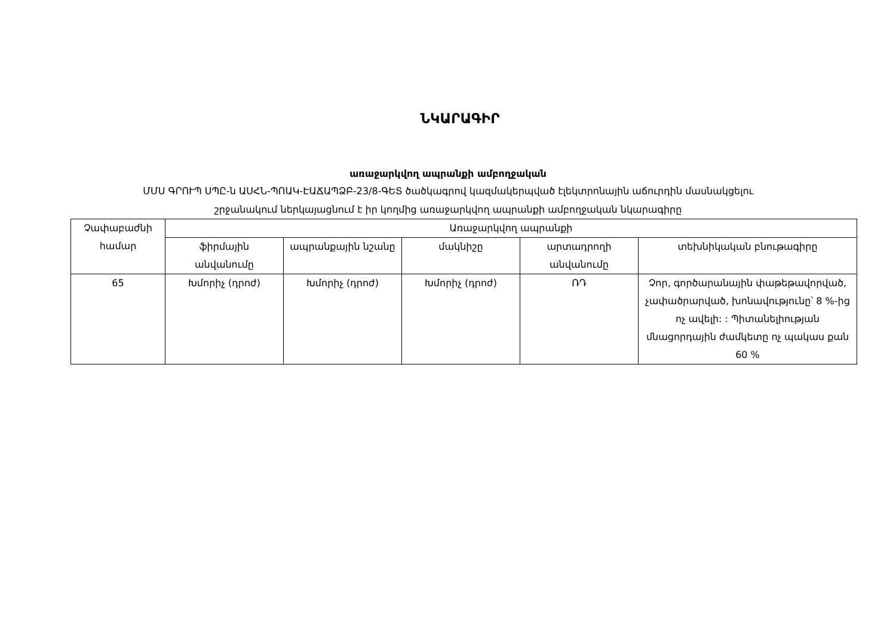ՆԿԱՐԱԳԻՐ
առաջարկվող ապրանքի ամբողջական
ՄՄՍ ԳՐՈՒՊ ՍՊԸ-ն ԱՍՀՆ-ՊՈԱԿ-ԷԱՃԱՊՁԲ-23/8-ԳԵՏ ծածկագրով կազմակերպված էլեկտրոնային աճուրդին մասնակցելու
շրջանակում ներկայացնում է իր կողմից առաջարկվող ապրանքի ամբողջական նկարագիրը
| Չափաբաժնի համար | Առաջարկվող ապրանքի | | | | |
| --- | --- | --- | --- | --- | --- |
| | ֆիրմային անվանումը | ապրանքային նշանը | մակնիշը | արտադրողի անվանումը | տեխնիկական բնութագիրը |
| 65 | Խմորիչ (դրոժ) | Խմորիչ (դրոժ) | Խմորիչ (դրոժ) | ՌԴ | Չոր, գործարանային փաթեթավորված, չափածրարված, խոնավությունը՝ 8 %-ից ոչ ավելի: : Պիտանելիության մնացորդային ժամկետը ոչ պակաս քան 60 % |